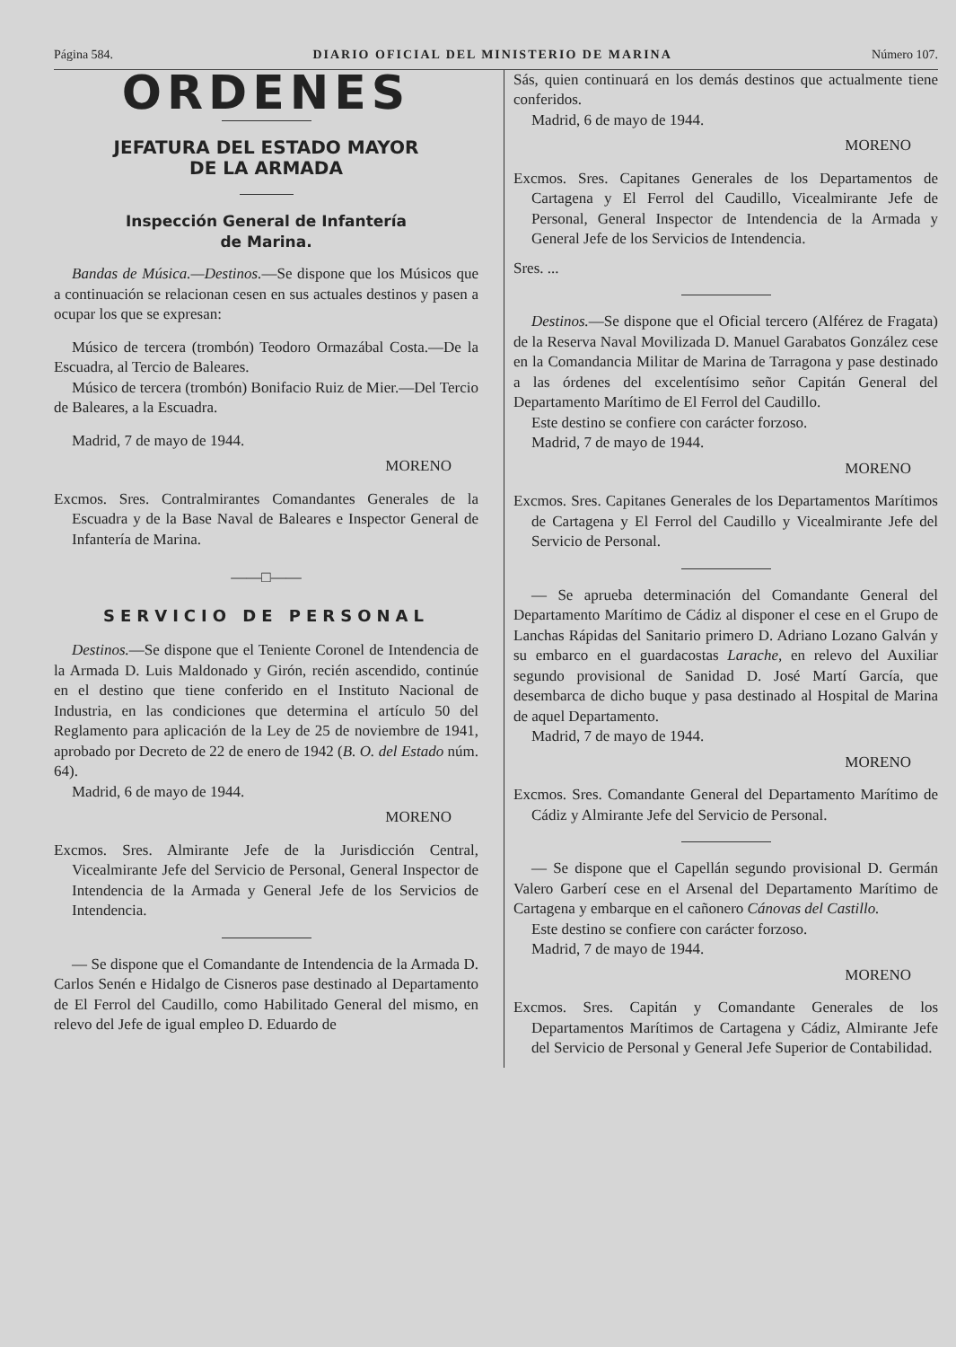Página 584. DIARIO OFICIAL DEL MINISTERIO DE MARINA Número 107.
ORDENES
JEFATURA DEL ESTADO MAYOR
DE LA ARMADA
Inspección General de Infantería
de Marina.
Bandas de Música.—Destinos.—Se dispone que los Músicos que a continuación se relacionan cesen en sus actuales destinos y pasen a ocupar los que se expresan:
Músico de tercera (trombón) Teodoro Ormazábal Costa.—De la Escuadra, al Tercio de Baleares.
Músico de tercera (trombón) Bonifacio Ruiz de Mier.—Del Tercio de Baleares, a la Escuadra.
Madrid, 7 de mayo de 1944.
MORENO
Excmos. Sres. Contralmirantes Comandantes Generales de la Escuadra y de la Base Naval de Baleares e Inspector General de Infantería de Marina.
——□——
SERVICIO DE PERSONAL
Destinos.—Se dispone que el Teniente Coronel de Intendencia de la Armada D. Luis Maldonado y Girón, recién ascendido, continúe en el destino que tiene conferido en el Instituto Nacional de Industria, en las condiciones que determina el artículo 50 del Reglamento para aplicación de la Ley de 25 de noviembre de 1941, aprobado por Decreto de 22 de enero de 1942 (B. O. del Estado núm. 64).
Madrid, 6 de mayo de 1944.
MORENO
Excmos. Sres. Almirante Jefe de la Jurisdicción Central, Vicealmirante Jefe del Servicio de Personal, General Inspector de Intendencia de la Armada y General Jefe de los Servicios de Intendencia.
— Se dispone que el Comandante de Intendencia de la Armada D. Carlos Senén e Hidalgo de Cisneros pase destinado al Departamento de El Ferrol del Caudillo, como Habilitado General del mismo, en relevo del Jefe de igual empleo D. Eduardo de
Sás, quien continuará en los demás destinos que actualmente tiene conferidos.
Madrid, 6 de mayo de 1944.
MORENO
Excmos. Sres. Capitanes Generales de los Departamentos de Cartagena y El Ferrol del Caudillo, Vicealmirante Jefe de Personal, General Inspector de Intendencia de la Armada y General Jefe de los Servicios de Intendencia.
Sres. ...
Destinos.—Se dispone que el Oficial tercero (Alférez de Fragata) de la Reserva Naval Movilizada D. Manuel Garabatos González cese en la Comandancia Militar de Marina de Tarragona y pase destinado a las órdenes del excelentísimo señor Capitán General del Departamento Marítimo de El Ferrol del Caudillo.
Este destino se confiere con carácter forzoso.
Madrid, 7 de mayo de 1944.
MORENO
Excmos. Sres. Capitanes Generales de los Departamentos Marítimos de Cartagena y El Ferrol del Caudillo y Vicealmirante Jefe del Servicio de Personal.
— Se aprueba determinación del Comandante General del Departamento Marítimo de Cádiz al disponer el cese en el Grupo de Lanchas Rápidas del Sanitario primero D. Adriano Lozano Galván y su embarco en el guardacostas Larache, en relevo del Auxiliar segundo provisional de Sanidad D. José Martí García, que desembarca de dicho buque y pasa destinado al Hospital de Marina de aquel Departamento.
Madrid, 7 de mayo de 1944.
MORENO
Excmos. Sres. Comandante General del Departamento Marítimo de Cádiz y Almirante Jefe del Servicio de Personal.
— Se dispone que el Capellán segundo provisional D. Germán Valero Garberí cese en el Arsenal del Departamento Marítimo de Cartagena y embarque en el cañonero Cánovas del Castillo.
Este destino se confiere con carácter forzoso.
Madrid, 7 de mayo de 1944.
MORENO
Excmos. Sres. Capitán y Comandante Generales de los Departamentos Marítimos de Cartagena y Cádiz, Almirante Jefe del Servicio de Personal y General Jefe Superior de Contabilidad.